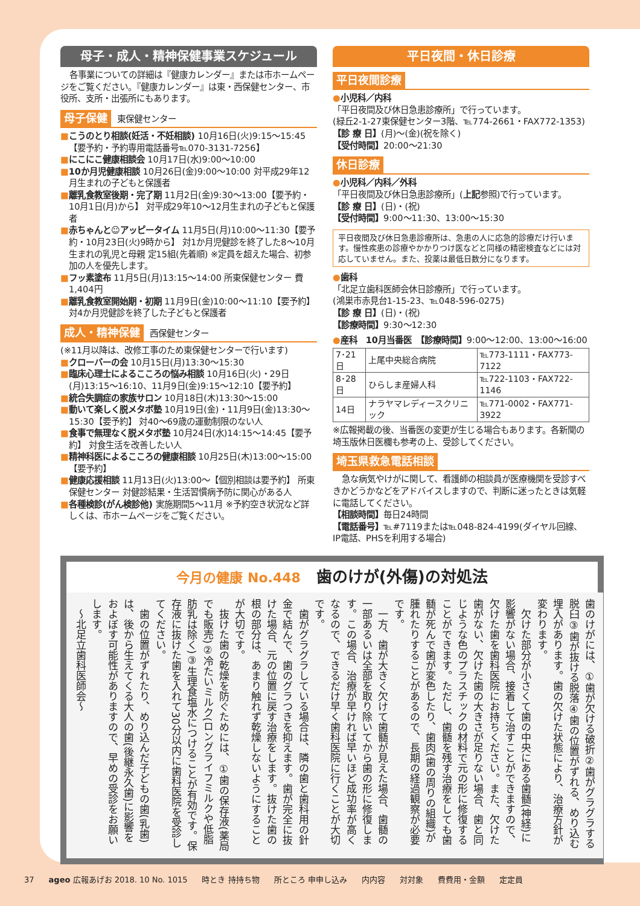母子・成人・精神保健事業スケジュール
各事業についての詳細は『健康カレンダー』または市ホームページをご覧ください。『健康カレンダー』は東・西保健センター、市役所、支所・出張所にもあります。
母子保健 東保健センター
■こうのとり相談(妊活・不妊相談) 10月16日(火)9:15～15:45【要予約・予約専用電話番号℡070-3131-7256】
■にこにこ健康相談会 10月17日(水)9:00～10:00
■10か月児健康相談 10月26日(金)9:00～10:00 対平成29年12月生まれの子どもと保護者
■離乳食教室後期・完了期 11月2日(金)9:30～13:00【要予約・10月1日(月)から】 対平成29年10～12月生まれの子どもと保護者
■赤ちゃんと☺アッピータイム 11月5日(月)10:00～11:30【要予約・10月23日(火)9時から】 対1か月児健診を終了した8～10月生まれの乳児と母親 定15組(先着順) ※定員を超えた場合、初参加の人を優先します。
■フッ素塗布 11月5日(月)13:15～14:00 所東保健センター 費1,404円
■離乳食教室開始期・初期 11月9日(金)10:00～11:10【要予約】 対4か月児健診を終了した子どもと保護者
成人・精神保健 西保健センター
(※11月以降は、改修工事のため東保健センターで行います)
■クローバーの会 10月15日(月)13:30～15:30
■臨床心理士によるこころの悩み相談 10月16日(火)・29日(月)13:15～16:10、11月9日(金)9:15～12:10【要予約】
■統合失調症の家族サロン 10月18日(木)13:30～15:00
■動いて楽しく脱メタボ塾 10月19日(金)・11月9日(金)13:30～15:30【要予約】 対40～69歳の運動制限のない人
■食事で無理なく脱メタボ塾 10月24日(水)14:15～14:45【要予約】 対食生活を改善したい人
■精神科医によるこころの健康相談 10月25日(木)13:00～15:00【要予約】
■健康応援相談 11月13日(火)13:00～【個別相談は要予約】 所東保健センター 対健診結果・生活習慣病予防に関心がある人
■各種検診(がん検診他) 実施期間5～11月 ※予約空き状況など詳しくは、市ホームページをご覧ください。
平日夜間・休日診療
平日夜間診療
●小児科／内科
「平日夜間及び休日急患診療所」で行っています。
(緑丘2-1-27東保健センター3階、℡774-2661・FAX772-1353)
【診 療 日】(月)～(金)(祝を除く)
【受付時間】20:00～21:30
休日診療
●小児科／内科／外科
「平日夜間及び休日急患診療所」(上記参照)で行っています。
【診 療 日】(日)・(祝)
【受付時間】9:00～11:30、13:00～15:30
平日夜間及び休日急患診療所は、急患の人に応急的診療だけ行います。慢性疾患の診療やかかりつけ医などと同様の精密検査などには対応していません。また、投薬は最低日数分になります。
●歯科
「北足立歯科医師会休日診療所」で行っています。
(鴻巣市赤見台1-15-23、℡048-596-0275)
【診 療 日】(日)・(祝)
【診療時間】9:30～12:30
●産科　10月当番医　【診療時間】9:00～12:00、13:00～16:00
| 7･21日 | 上尾中央総合病院 | ℡773-1111・FAX773-7122 |
| 8･28日 | ひらしま産婦人科 | ℡722-1103・FAX722-1146 |
| 14日 | ナラヤマレディースクリニック | ℡771-0002・FAX771-3922 |
※広報掲載の後、当番医の変更が生じる場合もあります。各新聞の埼玉版休日医欄も参考の上、受診してください。
埼玉県救急電話相談
急な病気やけがに関して、看護師の相談員が医療機関を受診すべきかどうかなどをアドバイスしますので、判断に迷ったときは気軽に電話してください。
【相談時間】毎日24時間
【電話番号】℡#7119または℡048-824-4199(ダイヤル回線、IP電話、PHSを利用する場合)
今月の健康 No.448　歯のけが(外傷)の対処法
歯のけがには、①歯が欠ける破折②歯がグラグラする脱臼③歯が抜ける脱落④歯の位置がずれる、めり込む埋入があります。歯の欠けた状態により、治療方針が変わります。
　欠けた部分が小さくて歯の中央にある歯髄(神経)に影響がない場合、接着して治すことができますので、欠けた歯を歯科医院にお持ちください。また、欠けた歯がない、欠けた歯の大きさが足りない場合、歯と同じような色のプラスチックの材料で元の形に修復することができます。ただし、歯髄を残す治療をしても歯髄が死んで歯が変色したり、歯肉(歯の周りの組織)が腫れたりすることがあるので、長期の経過観察が必要です。
　一方、歯が大きく欠けて歯髄が見えた場合、歯髄の一部あるいは全部を取り除いてから歯の形に修復します。この場合、治療が早ければ早いほど成功率が高くなるので、できるだけ早く歯科医院に行くことが大切です。
　歯がグラグラしている場合は、隣の歯と歯科用の針金で結んで、歯のグラつきを抑えます。歯が完全に抜けた場合、元の位置に戻す治療をします。抜けた歯の根の部分は、あまり触れず乾燥しないようにすることが大切です。
　抜けた歯の乾燥を防ぐためには、①歯の保存液(薬局でも販売)②冷たいミルク(ロングライフミルクや低脂肪乳は除く)③生理食塩水につけることが有効です。保存液に抜けた歯を入れて30分以内に歯科医院を受診してください。
　歯の位置がずれたり、めり込んだ子どもの歯(乳歯)は、後から生えてくる大人の歯(後継永久歯)に影響をおよぼす可能性がありますので、早めの受診をお願いします。
　～北足立歯科医師会～
37 ageo 広報あげお 2018. 10 No. 1015 時とき 持持ち物 所ところ 申申し込み 内内容 対対象 費費用・金額 定定員